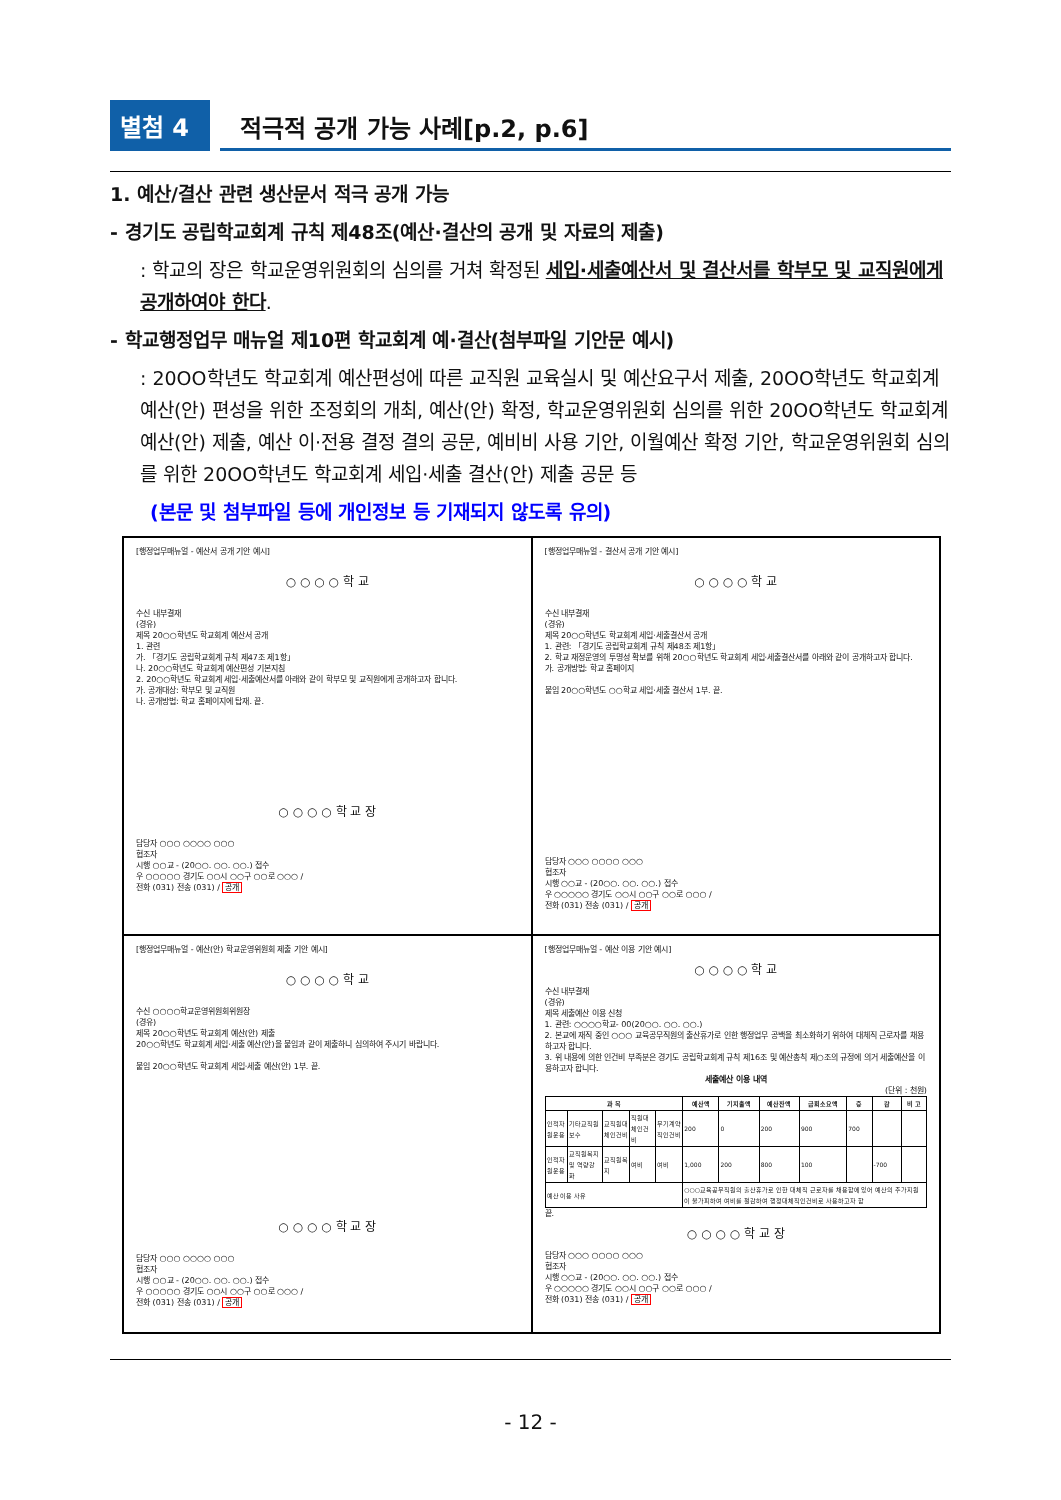별첨 4
적극적 공개 가능 사례[p.2, p.6]
1. 예산/결산 관련 생산문서 적극 공개 가능
- 경기도 공립학교회계 규칙 제48조(예산·결산의 공개 및 자료의 제출)
: 학교의 장은 학교운영위원회의 심의를 거쳐 확정된 세입·세출예산서 및 결산서를 학부모 및 교직원에게 공개하여야 한다.
- 학교행정업무 매뉴얼 제10편 학교회계 예·결산(첨부파일 기안문 예시)
: 20OO학년도 학교회계 예산편성에 따른 교직원 교육실시 및 예산요구서 제출, 20OO학년도 학교회계 예산(안) 편성을 위한 조정회의 개최, 예산(안) 확정, 학교운영위원회 심의를 위한 20OO학년도 학교회계 예산(안) 제출, 예산 이·전용 결정 결의 공문, 예비비 사용 기안, 이월예산 확정 기안, 학교운영위원회 심의를 위한 20OO학년도 학교회계 세입·세출 결산(안) 제출 공문 등
(본문 및 첨부파일 등에 개인정보 등 기재되지 않도록 유의)
[행정업무매뉴얼 - 예산서 공개 기안 예시]
○ ○ ○ ○ 학 교
수신 내부결재
(경유)
제목 20○○학년도 학교회계 예산서 공개
1. 관련
가. 「경기도 공립학교회계 규칙 제47조 제1항」
나. 20○○학년도 학교회계 예산편성 기본지침
2. 20○○학년도 학교회계 세입·세출예산서를 아래와 같이 학부모 및 교직원에게 공개하고자 합니다.
가. 공개대상: 학부모 및 교직원
나. 공개방법: 학교 홈페이지에 탑재. 끝.
○ ○ ○ ○ 학 교 장
담당자 ○○○ ○○○○ ○○○
협조자
시행 ○○교 - (20○○. ○○. ○○.) 접수
우 ○○○○○ 경기도 ○○시 ○○구 ○○로 ○○○ /
전화 (031) 전송 (031) / 공개
[행정업무매뉴얼 - 결산서 공개 기안 예시]
○ ○ ○ ○ 학 교
수신 내부결재
(경유)
제목 20○○학년도 학교회계 세입·세출결산서 공개
1. 관련: 「경기도 공립학교회계 규칙 제48조 제1항」
2. 학교 재정운영의 투명성 확보를 위해 20○○학년도 학교회계 세입·세출결산서를 아래와 같이 공개하고자 합니다.
가. 공개방법: 학교 홈페이지
붙임 20○○학년도 ○○학교 세입·세출 결산서 1부. 끝.
담당자 ○○○ ○○○○ ○○○
협조자
시행 ○○교 - (20○○. ○○. ○○.) 접수
우 ○○○○○ 경기도 ○○시 ○○구 ○○로 ○○○ /
전화 (031) 전송 (031) / 공개
[행정업무매뉴얼 - 예산(안) 학교운영위원회 제출 기안 예시]
○ ○ ○ ○ 학 교
수신 ○○○○학교운영위원회위원장
(경유)
제목 20○○학년도 학교회계 예산(안) 제출
20○○학년도 학교회계 세입·세출 예산(안)을 붙임과 같이 제출하니 심의하여 주시기 바랍니다.
붙임 20○○학년도 학교회계 세입·세출 예산(안) 1부. 끝.
○ ○ ○ ○ 학 교 장
담당자 ○○○ ○○○○ ○○○
협조자
시행 ○○교 - (20○○. ○○. ○○.) 접수
우 ○○○○○ 경기도 ○○시 ○○구 ○○로 ○○○ /
전화 (031) 전송 (031) / 공개
[행정업무매뉴얼 - 예산 이용 기안 예시]
○ ○ ○ ○ 학 교
수신 내부결재
(경유)
제목 세출예산 이용 신청
1. 관련: ○○○○학교- 00(20○○. ○○. ○○.)
2. 본교에 재직 중인 ○○○ 교육공무직원의 출산휴가로 인한 행정업무 공백을 최소화하기 위하여 대체직 근로자를 채용하고자 합니다.
3. 위 내용에 의한 인건비 부족분은 경기도 공립학교회계 규칙 제16조 및 예산총칙 제○조의 규정에 의거 세출예산을 이용하고자 합니다.
세출예산 이용 내역
(단위 : 천원)
| 과 목 | | | | | 예산액 | 기지출액 | 예산잔액 | 금회소요액 | 증 | 감 | 비 고 |
| --- | --- | --- | --- | --- | --- | --- | --- | --- | --- | --- | --- |
| 인적자원운용 | 기타교직원보수 | 교직원대체인건비 | 직원대체인건비 | 무기계약직인건비 | 200 | 0 | 200 | 900 | 700 | | |
| 인적자원운용 | 교직원복지 및 역량강화 | 교직원복지 | 여비 | 여비 | 1,000 | 200 | 800 | 100 | | -700 | |
| 예산 이용 사유 | | | | | ○○○교육공무직원의 출산휴가로 인한 대체직 근로자를 채용함에 있어 예산의 추가지원이 불가피하여 여비를 절감하여 행정대체직인건비로 사용하고자 함 | | | | | | |
끝.
○ ○ ○ ○ 학 교 장
담당자 ○○○ ○○○○ ○○○
협조자
시행 ○○교 - (20○○. ○○. ○○.) 접수
우 ○○○○○ 경기도 ○○시 ○○구 ○○로 ○○○ /
전화 (031) 전송 (031) / 공개
- 12 -